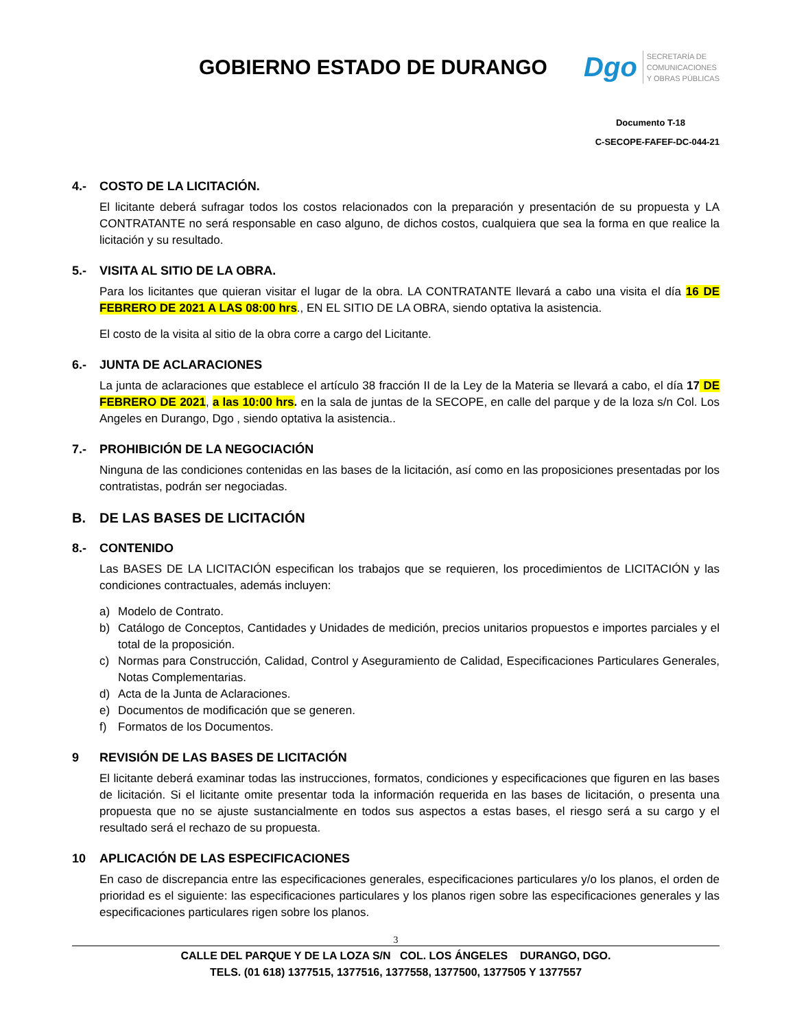GOBIERNO ESTADO DE DURANGO
Dgo
SECRETARÍA DE
COMUNICACIONES
Y OBRAS PÚBLICAS
Documento T-18
C-SECOPE-FAFEF-DC-044-21
4.- COSTO DE LA LICITACIÓN.
El licitante deberá sufragar todos los costos relacionados con la preparación y presentación de su propuesta y LA CONTRATANTE no será responsable en caso alguno, de dichos costos, cualquiera que sea la forma en que realice la licitación y su resultado.
5.- VISITA AL SITIO DE LA OBRA.
Para los licitantes que quieran visitar el lugar de la obra. LA CONTRATANTE llevará a cabo una visita el día 16 DE FEBRERO DE 2021 A LAS 08:00 hrs., EN EL SITIO DE LA OBRA, siendo optativa la asistencia.
El costo de la visita al sitio de la obra corre a cargo del Licitante.
6.- JUNTA DE ACLARACIONES
La junta de aclaraciones que establece el artículo 38 fracción II de la Ley de la Materia se llevará a cabo, el día 17 DE FEBRERO DE 2021, a las 10:00 hrs. en la sala de juntas de la SECOPE, en calle del parque y de la loza s/n Col. Los Angeles en Durango, Dgo , siendo optativa la asistencia..
7.- PROHIBICIÓN DE LA NEGOCIACIÓN
Ninguna de las condiciones contenidas en las bases de la licitación, así como en las proposiciones presentadas por los contratistas, podrán ser negociadas.
B. DE LAS BASES DE LICITACIÓN
8.- CONTENIDO
Las BASES DE LA LICITACIÓN especifican los trabajos que se requieren, los procedimientos de LICITACIÓN y las condiciones contractuales, además incluyen:
a) Modelo de Contrato.
b) Catálogo de Conceptos, Cantidades y Unidades de medición, precios unitarios propuestos e importes parciales y el total de la proposición.
c) Normas para Construcción, Calidad, Control y Aseguramiento de Calidad, Especificaciones Particulares Generales, Notas Complementarias.
d) Acta de la Junta de Aclaraciones.
e) Documentos de modificación que se generen.
f) Formatos de los Documentos.
9 REVISIÓN DE LAS BASES DE LICITACIÓN
El licitante deberá examinar todas las instrucciones, formatos, condiciones y especificaciones que figuren en las bases de licitación. Si el licitante omite presentar toda la información requerida en las bases de licitación, o presenta una propuesta que no se ajuste sustancialmente en todos sus aspectos a estas bases, el riesgo será a su cargo y el resultado será el rechazo de su propuesta.
10 APLICACIÓN DE LAS ESPECIFICACIONES
En caso de discrepancia entre las especificaciones generales, especificaciones particulares y/o los planos, el orden de prioridad es el siguiente: las especificaciones particulares y los planos rigen sobre las especificaciones generales y las especificaciones particulares rigen sobre los planos.
3
CALLE DEL PARQUE Y DE LA LOZA S/N COL. LOS ÁNGELES DURANGO, DGO.
TELS. (01 618) 1377515, 1377516, 1377558, 1377500, 1377505 Y 1377557